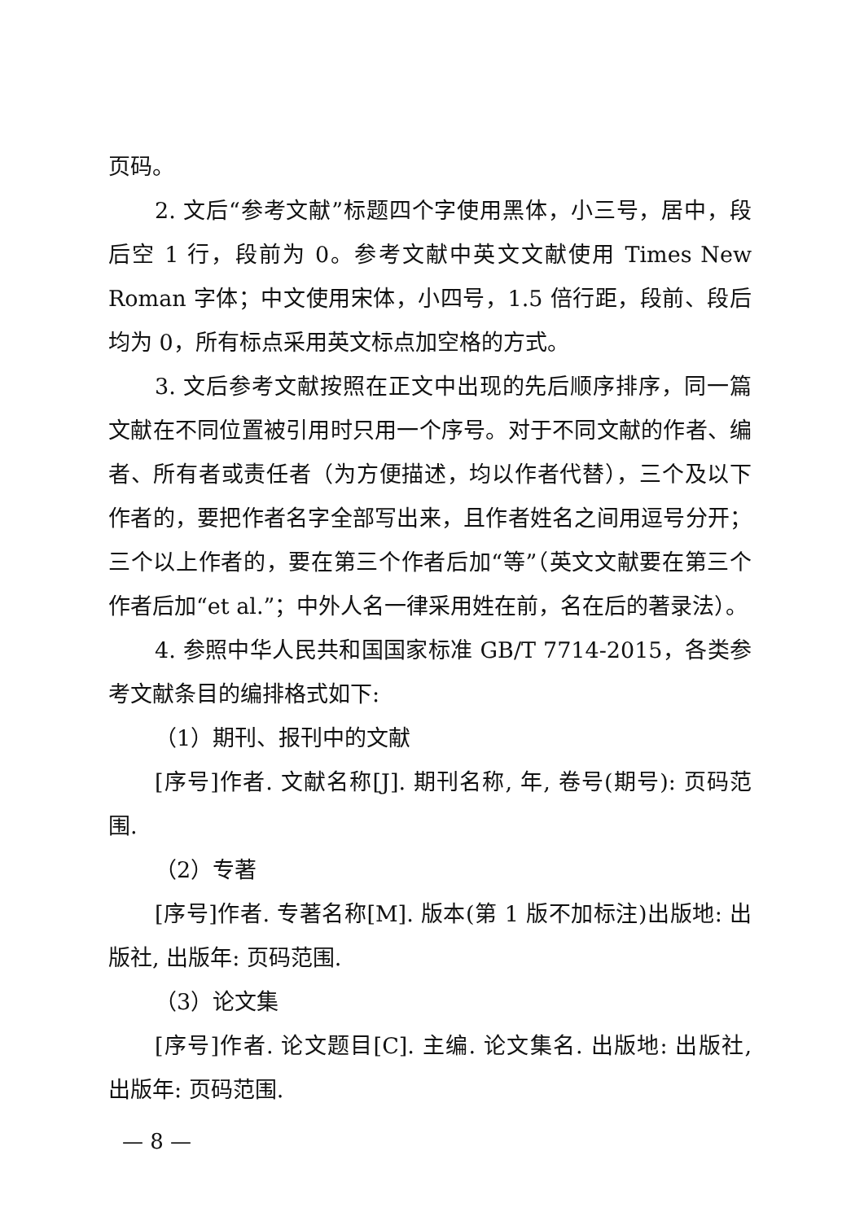页码。
2. 文后“参考文献”标题四个字使用黑体，小三号，居中，段后空 1 行，段前为 0。参考文献中英文文献使用 Times New Roman 字体；中文使用宋体，小四号，1.5 倍行距，段前、段后均为 0，所有标点采用英文标点加空格的方式。
3. 文后参考文献按照在正文中出现的先后顺序排序，同一篇文献在不同位置被引用时只用一个序号。对于不同文献的作者、编者、所有者或责任者（为方便描述，均以作者代替），三个及以下作者的，要把作者名字全部写出来，且作者姓名之间用逗号分开；三个以上作者的，要在第三个作者后加“等”（英文文献要在第三个作者后加“et al.”；中外人名一律采用姓在前，名在后的著录法）。
4. 参照中华人民共和国国家标准 GB/T 7714-2015，各类参考文献条目的编排格式如下:
（1）期刊、报刊中的文献
[序号]作者. 文献名称[J]. 期刊名称, 年, 卷号(期号): 页码范围.
（2）专著
[序号]作者. 专著名称[M]. 版本(第 1 版不加标注)出版地: 出版社, 出版年: 页码范围.
（3）论文集
[序号]作者. 论文题目[C]. 主编. 论文集名. 出版地: 出版社, 出版年: 页码范围.
— 8 —